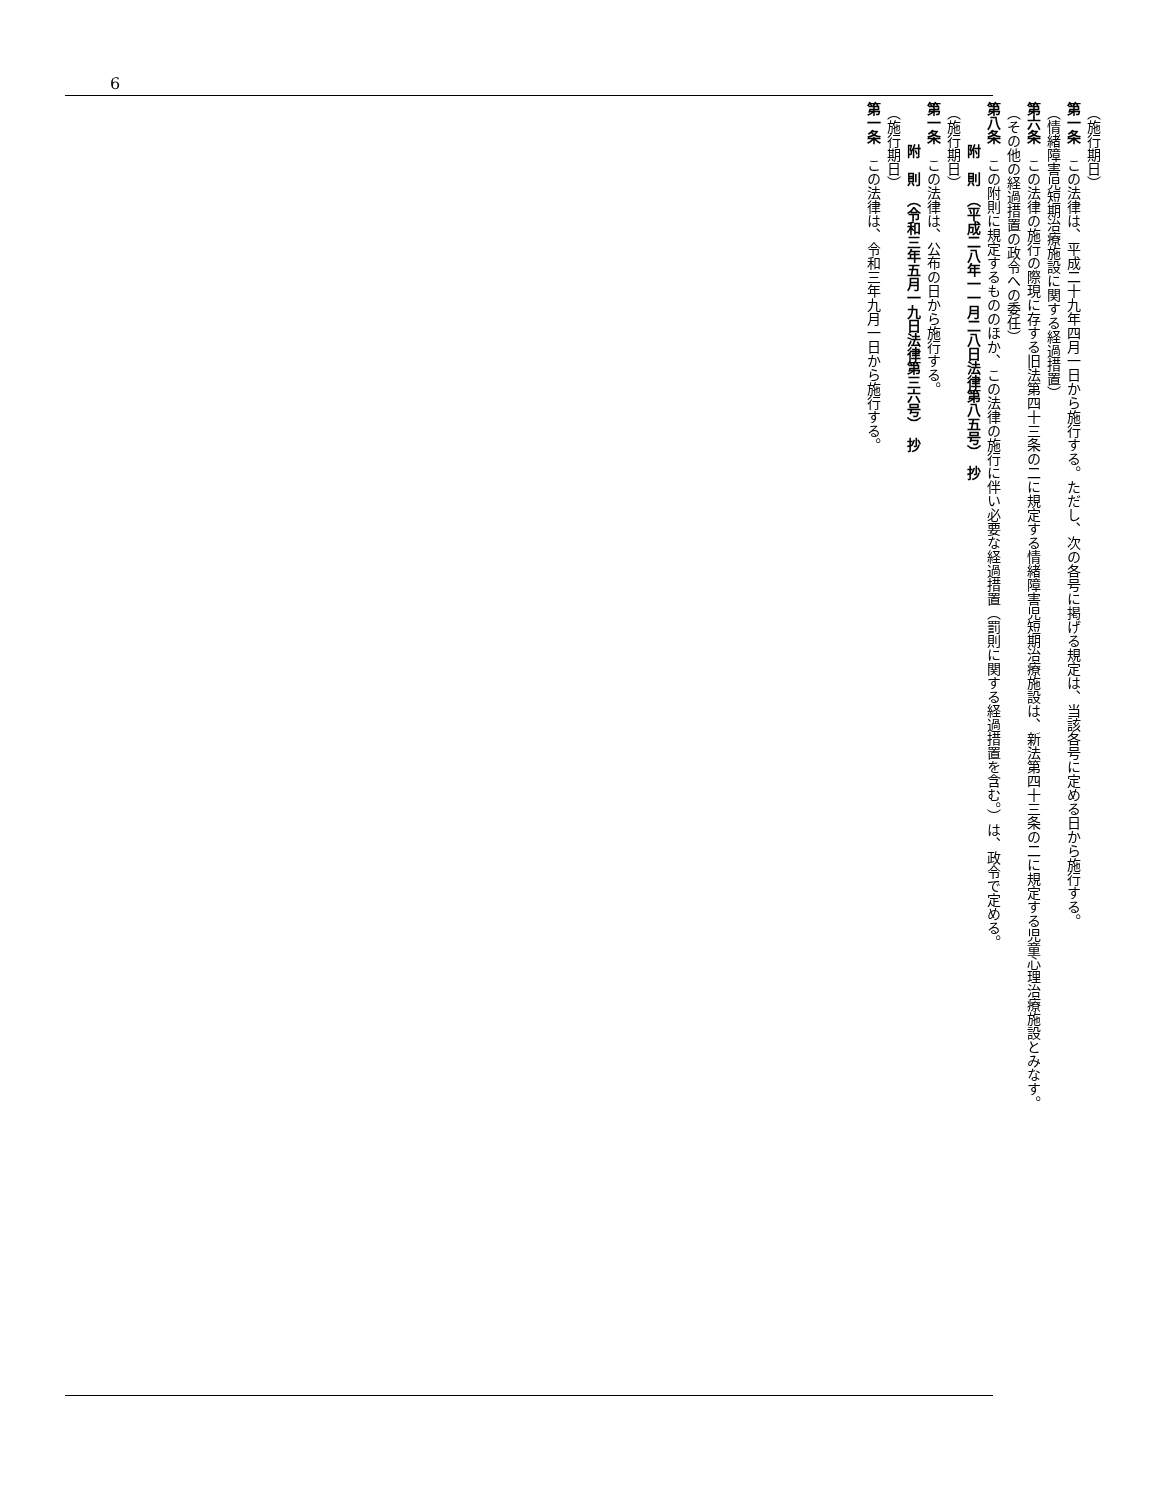6
（施行期日）
第一条　この法律は、平成二十九年四月一日から施行する。ただし、次の各号に掲げる規定は、当該各号に定める日から施行する。
（情緒障害児短期治療施設に関する経過措置）
第六条　この法律の施行の際現に存する旧法第四十三条の二に規定する情緒障害児短期治療施設は、新法第四十三条の二に規定する児童心理治療施設とみなす。
（その他の経過措置の政令への委任）
第八条　この附則に規定するもののほか、この法律の施行に伴い必要な経過措置（罰則に関する経過措置を含む。）は、政令で定める。
附　則　（平成二八年一一月二八日法律第八五号）　抄
（施行期日）
第一条　この法律は、公布の日から施行する。
附　則　（令和三年五月一九日法律第三六号）　抄
（施行期日）
第一条　この法律は、令和三年九月一日から施行する。